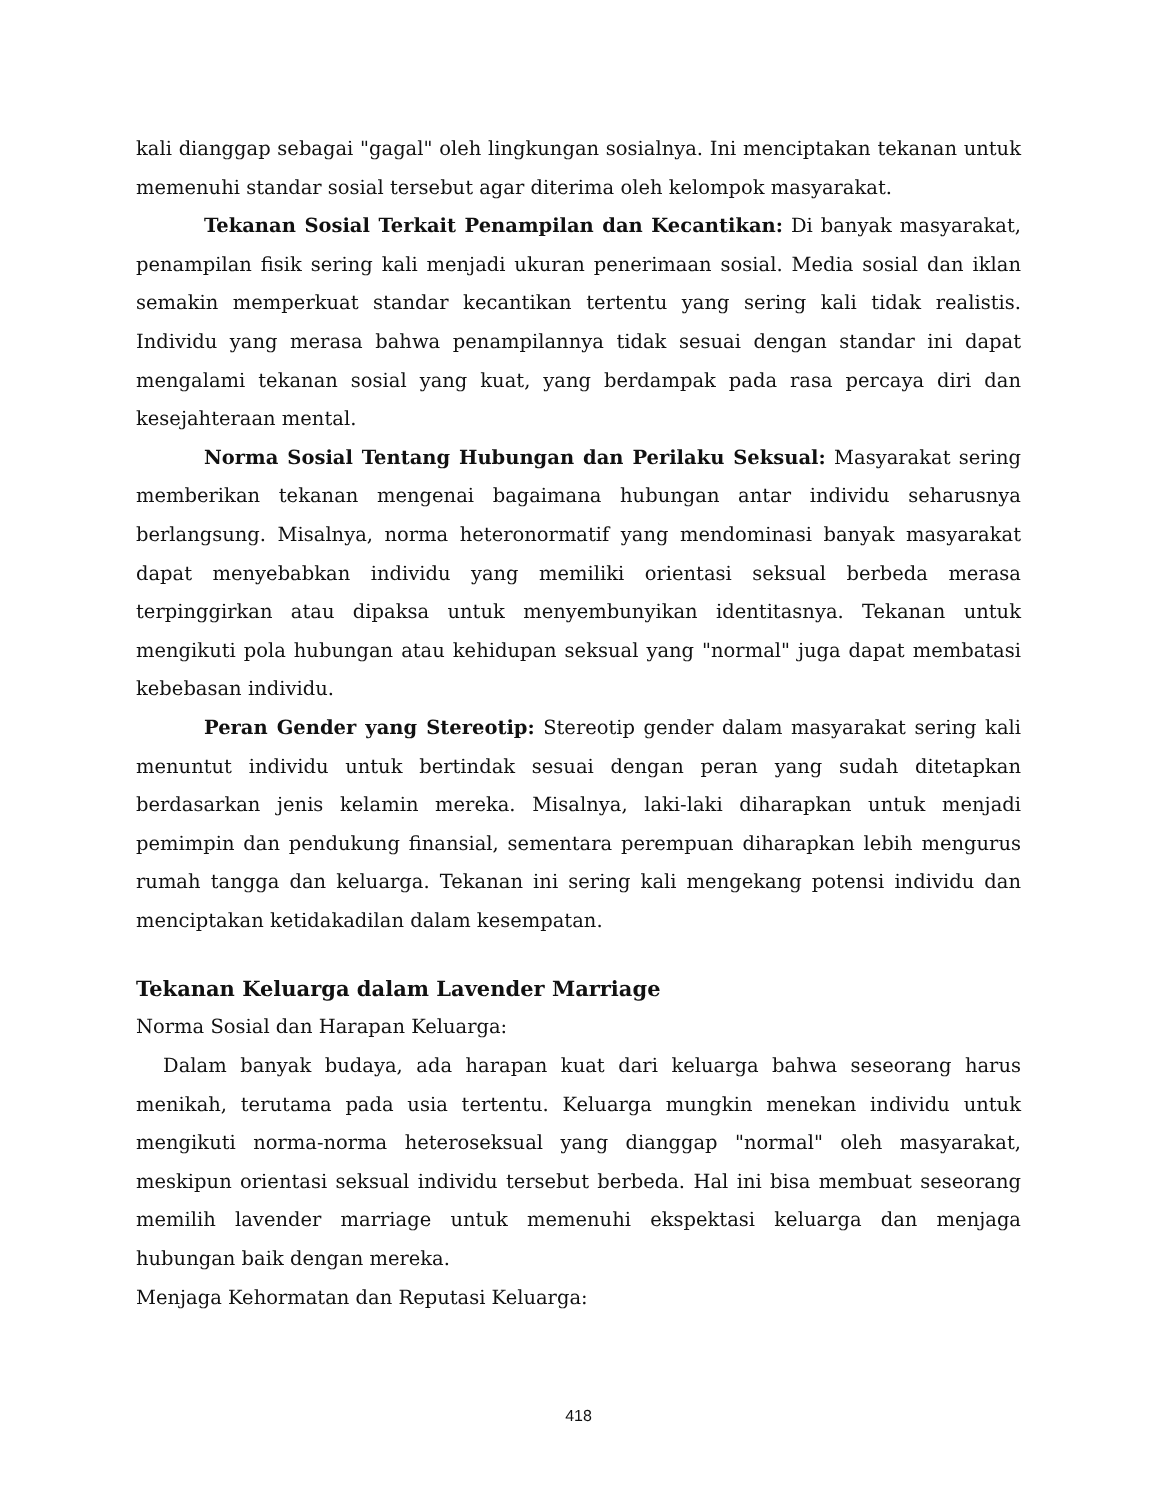kali dianggap sebagai "gagal" oleh lingkungan sosialnya. Ini menciptakan tekanan untuk memenuhi standar sosial tersebut agar diterima oleh kelompok masyarakat.
Tekanan Sosial Terkait Penampilan dan Kecantikan: Di banyak masyarakat, penampilan fisik sering kali menjadi ukuran penerimaan sosial. Media sosial dan iklan semakin memperkuat standar kecantikan tertentu yang sering kali tidak realistis. Individu yang merasa bahwa penampilannya tidak sesuai dengan standar ini dapat mengalami tekanan sosial yang kuat, yang berdampak pada rasa percaya diri dan kesejahteraan mental.
Norma Sosial Tentang Hubungan dan Perilaku Seksual: Masyarakat sering memberikan tekanan mengenai bagaimana hubungan antar individu seharusnya berlangsung. Misalnya, norma heteronormatif yang mendominasi banyak masyarakat dapat menyebabkan individu yang memiliki orientasi seksual berbeda merasa terpinggirkan atau dipaksa untuk menyembunyikan identitasnya. Tekanan untuk mengikuti pola hubungan atau kehidupan seksual yang "normal" juga dapat membatasi kebebasan individu.
Peran Gender yang Stereotip: Stereotip gender dalam masyarakat sering kali menuntut individu untuk bertindak sesuai dengan peran yang sudah ditetapkan berdasarkan jenis kelamin mereka. Misalnya, laki-laki diharapkan untuk menjadi pemimpin dan pendukung finansial, sementara perempuan diharapkan lebih mengurus rumah tangga dan keluarga. Tekanan ini sering kali mengekang potensi individu dan menciptakan ketidakadilan dalam kesempatan.
Tekanan Keluarga dalam Lavender Marriage
Norma Sosial dan Harapan Keluarga:
Dalam banyak budaya, ada harapan kuat dari keluarga bahwa seseorang harus menikah, terutama pada usia tertentu. Keluarga mungkin menekan individu untuk mengikuti norma-norma heteroseksual yang dianggap "normal" oleh masyarakat, meskipun orientasi seksual individu tersebut berbeda. Hal ini bisa membuat seseorang memilih lavender marriage untuk memenuhi ekspektasi keluarga dan menjaga hubungan baik dengan mereka.
Menjaga Kehormatan dan Reputasi Keluarga:
418